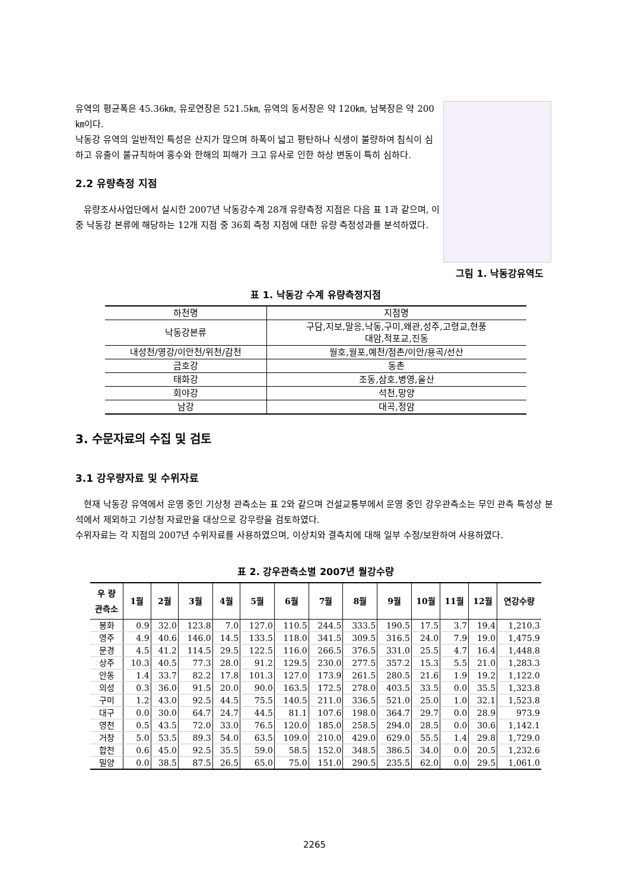유역의 평균폭은 45.36㎞, 유로연장은 521.5㎞, 유역의 동서장은 약 120㎞, 남북장은 약 200㎞이다.
낙동강 유역의 일반적인 특성은 산지가 많으며 하폭이 넓고 평탄하나 식생이 불량하여 침식이 심하고 유출이 불규칙하여 홍수와 한해의 피해가 크고 유사로 인한 하상 변동이 특히 심하다.
2.2 유량측정 지점
유량조사사업단에서 실시한 2007년 낙동강수계 28개 유량측정 지점은 다음 표 1과 같으며, 이 중 낙동강 본류에 해당하는 12개 지점 중 36회 측정 지점에 대한 유량 측정성과를 분석하였다.
그림 1. 낙동강유역도
표 1. 낙동강 수계 유량측정지점
| 하천명 | 지점명 |
| --- | --- |
| 낙동강본류 | 구담,지보,말응,낙동,구미,왜관,성주,고령교,현풍 대암,적포교,진동 |
| 내성천/영강/이안천/위천/감천 | 월호,월포,예천/점촌/이안/용곡/선산 |
| 금호강 | 동촌 |
| 태화강 | 조동,삼호,병영,울산 |
| 회야강 | 석천,망양 |
| 남강 | 대곡,정암 |
3. 수문자료의 수집 및 검토
3.1 강우량자료 및 수위자료
현재 낙동강 유역에서 운영 중인 기상청 관측소는 표 2와 같으며 건설교통부에서 운영 중인 강우관측소는 무인 관측 특성상 분석에서 제외하고 기상청 자료만을 대상으로 강우량을 검토하였다.
수위자료는 각 지점의 2007년 수위자료를 사용하였으며, 이상치와 결측치에 대해 일부 수정/보완하여 사용하였다.
표 2. 강우관측소별 2007년 월강수량
| 우 량 관측소 | 1월 | 2월 | 3월 | 4월 | 5월 | 6월 | 7월 | 8월 | 9월 | 10월 | 11월 | 12월 | 연강수량 |
| --- | --- | --- | --- | --- | --- | --- | --- | --- | --- | --- | --- | --- | --- |
| 봉화 | 0.9 | 32.0 | 123.8 | 7.0 | 127.0 | 110.5 | 244.5 | 333.5 | 190.5 | 17.5 | 3.7 | 19.4 | 1,210.3 |
| 영주 | 4.9 | 40.6 | 146.0 | 14.5 | 133.5 | 118.0 | 341.5 | 309.5 | 316.5 | 24.0 | 7.9 | 19.0 | 1,475.9 |
| 문경 | 4.5 | 41.2 | 114.5 | 29.5 | 122.5 | 116.0 | 266.5 | 376.5 | 331.0 | 25.5 | 4.7 | 16.4 | 1,448.8 |
| 상주 | 10.3 | 40.5 | 77.3 | 28.0 | 91.2 | 129.5 | 230.0 | 277.5 | 357.2 | 15.3 | 5.5 | 21.0 | 1,283.3 |
| 안동 | 1.4 | 33.7 | 82.2 | 17.8 | 101.3 | 127.0 | 173.9 | 261.5 | 280.5 | 21.6 | 1.9 | 19.2 | 1,122.0 |
| 의성 | 0.3 | 36.0 | 91.5 | 20.0 | 90.0 | 163.5 | 172.5 | 278.0 | 403.5 | 33.5 | 0.0 | 35.5 | 1,323.8 |
| 구미 | 1.2 | 43.0 | 92.5 | 44.5 | 75.5 | 140.5 | 211.0 | 336.5 | 521.0 | 25.0 | 1.0 | 32.1 | 1,523.8 |
| 대구 | 0.0 | 30.0 | 64.7 | 24.7 | 44.5 | 81.1 | 107.6 | 198.0 | 364.7 | 29.7 | 0.0 | 28.9 | 973.9 |
| 영천 | 0.5 | 43.5 | 72.0 | 33.0 | 76.5 | 120.0 | 185.0 | 258.5 | 294.0 | 28.5 | 0.0 | 30.6 | 1,142.1 |
| 거창 | 5.0 | 53.5 | 89.3 | 54.0 | 63.5 | 109.0 | 210.0 | 429.0 | 629.0 | 55.5 | 1.4 | 29.8 | 1,729.0 |
| 합천 | 0.6 | 45.0 | 92.5 | 35.5 | 59.0 | 58.5 | 152.0 | 348.5 | 386.5 | 34.0 | 0.0 | 20.5 | 1,232.6 |
| 밀양 | 0.0 | 38.5 | 87.5 | 26.5 | 65.0 | 75.0 | 151.0 | 290.5 | 235.5 | 62.0 | 0.0 | 29.5 | 1,061.0 |
2265